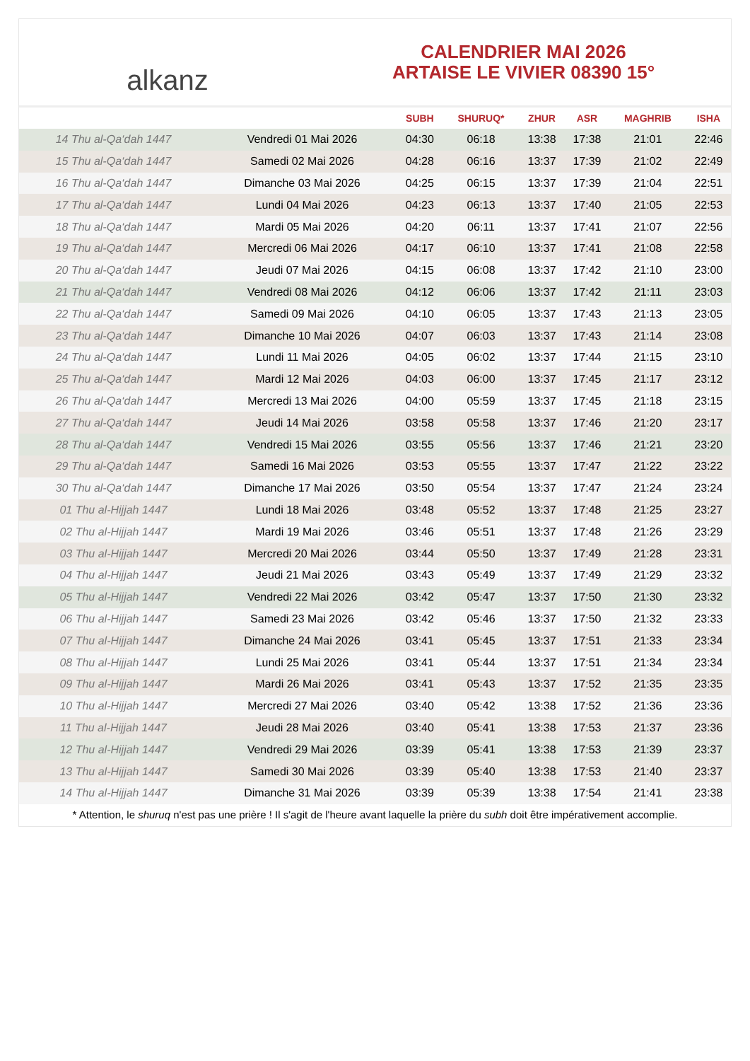alkanz
CALENDRIER MAI 2026
ARTAISE LE VIVIER 08390 15°
| | | SUBH | SHURUQ* | ZHUR | ASR | MAGHRIB | ISHA |
| --- | --- | --- | --- | --- | --- | --- | --- |
| 14 Thu al-Qa‘dah 1447 | Vendredi 01 Mai 2026 | 04:30 | 06:18 | 13:38 | 17:38 | 21:01 | 22:46 |
| 15 Thu al-Qa‘dah 1447 | Samedi 02 Mai 2026 | 04:28 | 06:16 | 13:37 | 17:39 | 21:02 | 22:49 |
| 16 Thu al-Qa‘dah 1447 | Dimanche 03 Mai 2026 | 04:25 | 06:15 | 13:37 | 17:39 | 21:04 | 22:51 |
| 17 Thu al-Qa‘dah 1447 | Lundi 04 Mai 2026 | 04:23 | 06:13 | 13:37 | 17:40 | 21:05 | 22:53 |
| 18 Thu al-Qa‘dah 1447 | Mardi 05 Mai 2026 | 04:20 | 06:11 | 13:37 | 17:41 | 21:07 | 22:56 |
| 19 Thu al-Qa‘dah 1447 | Mercredi 06 Mai 2026 | 04:17 | 06:10 | 13:37 | 17:41 | 21:08 | 22:58 |
| 20 Thu al-Qa‘dah 1447 | Jeudi 07 Mai 2026 | 04:15 | 06:08 | 13:37 | 17:42 | 21:10 | 23:00 |
| 21 Thu al-Qa‘dah 1447 | Vendredi 08 Mai 2026 | 04:12 | 06:06 | 13:37 | 17:42 | 21:11 | 23:03 |
| 22 Thu al-Qa‘dah 1447 | Samedi 09 Mai 2026 | 04:10 | 06:05 | 13:37 | 17:43 | 21:13 | 23:05 |
| 23 Thu al-Qa‘dah 1447 | Dimanche 10 Mai 2026 | 04:07 | 06:03 | 13:37 | 17:43 | 21:14 | 23:08 |
| 24 Thu al-Qa‘dah 1447 | Lundi 11 Mai 2026 | 04:05 | 06:02 | 13:37 | 17:44 | 21:15 | 23:10 |
| 25 Thu al-Qa‘dah 1447 | Mardi 12 Mai 2026 | 04:03 | 06:00 | 13:37 | 17:45 | 21:17 | 23:12 |
| 26 Thu al-Qa‘dah 1447 | Mercredi 13 Mai 2026 | 04:00 | 05:59 | 13:37 | 17:45 | 21:18 | 23:15 |
| 27 Thu al-Qa‘dah 1447 | Jeudi 14 Mai 2026 | 03:58 | 05:58 | 13:37 | 17:46 | 21:20 | 23:17 |
| 28 Thu al-Qa‘dah 1447 | Vendredi 15 Mai 2026 | 03:55 | 05:56 | 13:37 | 17:46 | 21:21 | 23:20 |
| 29 Thu al-Qa‘dah 1447 | Samedi 16 Mai 2026 | 03:53 | 05:55 | 13:37 | 17:47 | 21:22 | 23:22 |
| 30 Thu al-Qa‘dah 1447 | Dimanche 17 Mai 2026 | 03:50 | 05:54 | 13:37 | 17:47 | 21:24 | 23:24 |
| 01 Thu al-Hijjah 1447 | Lundi 18 Mai 2026 | 03:48 | 05:52 | 13:37 | 17:48 | 21:25 | 23:27 |
| 02 Thu al-Hijjah 1447 | Mardi 19 Mai 2026 | 03:46 | 05:51 | 13:37 | 17:48 | 21:26 | 23:29 |
| 03 Thu al-Hijjah 1447 | Mercredi 20 Mai 2026 | 03:44 | 05:50 | 13:37 | 17:49 | 21:28 | 23:31 |
| 04 Thu al-Hijjah 1447 | Jeudi 21 Mai 2026 | 03:43 | 05:49 | 13:37 | 17:49 | 21:29 | 23:32 |
| 05 Thu al-Hijjah 1447 | Vendredi 22 Mai 2026 | 03:42 | 05:47 | 13:37 | 17:50 | 21:30 | 23:32 |
| 06 Thu al-Hijjah 1447 | Samedi 23 Mai 2026 | 03:42 | 05:46 | 13:37 | 17:50 | 21:32 | 23:33 |
| 07 Thu al-Hijjah 1447 | Dimanche 24 Mai 2026 | 03:41 | 05:45 | 13:37 | 17:51 | 21:33 | 23:34 |
| 08 Thu al-Hijjah 1447 | Lundi 25 Mai 2026 | 03:41 | 05:44 | 13:37 | 17:51 | 21:34 | 23:34 |
| 09 Thu al-Hijjah 1447 | Mardi 26 Mai 2026 | 03:41 | 05:43 | 13:37 | 17:52 | 21:35 | 23:35 |
| 10 Thu al-Hijjah 1447 | Mercredi 27 Mai 2026 | 03:40 | 05:42 | 13:38 | 17:52 | 21:36 | 23:36 |
| 11 Thu al-Hijjah 1447 | Jeudi 28 Mai 2026 | 03:40 | 05:41 | 13:38 | 17:53 | 21:37 | 23:36 |
| 12 Thu al-Hijjah 1447 | Vendredi 29 Mai 2026 | 03:39 | 05:41 | 13:38 | 17:53 | 21:39 | 23:37 |
| 13 Thu al-Hijjah 1447 | Samedi 30 Mai 2026 | 03:39 | 05:40 | 13:38 | 17:53 | 21:40 | 23:37 |
| 14 Thu al-Hijjah 1447 | Dimanche 31 Mai 2026 | 03:39 | 05:39 | 13:38 | 17:54 | 21:41 | 23:38 |
* Attention, le shuruq n'est pas une prière ! Il s'agit de l'heure avant laquelle la prière du subh doit être impérativement accomplie.